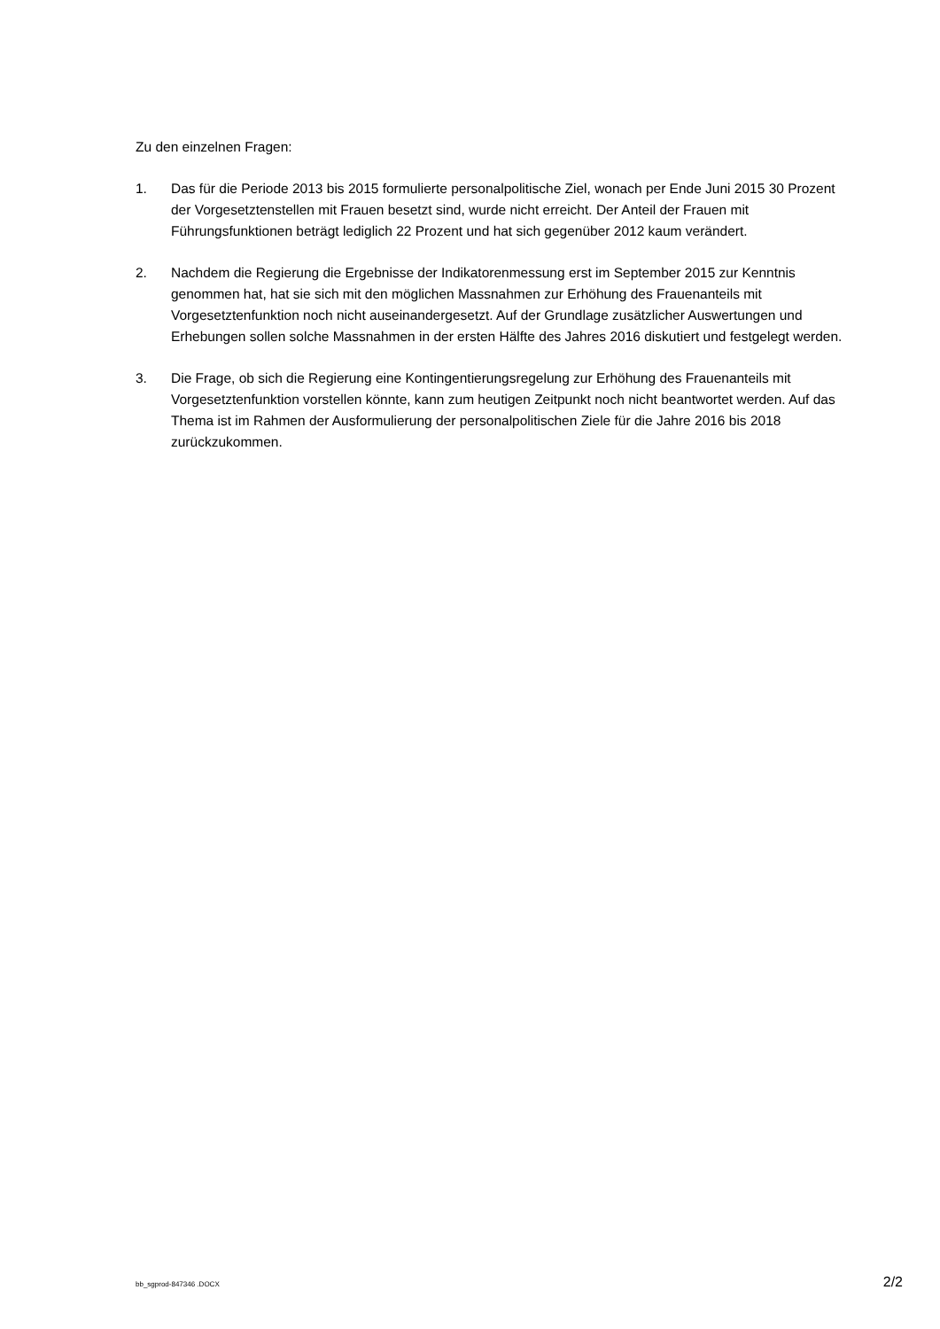Zu den einzelnen Fragen:
1. Das für die Periode 2013 bis 2015 formulierte personalpolitische Ziel, wonach per Ende Juni 2015 30 Prozent der Vorgesetztenstellen mit Frauen besetzt sind, wurde nicht erreicht. Der Anteil der Frauen mit Führungsfunktionen beträgt lediglich 22 Prozent und hat sich gegenüber 2012 kaum verändert.
2. Nachdem die Regierung die Ergebnisse der Indikatorenmessung erst im September 2015 zur Kenntnis genommen hat, hat sie sich mit den möglichen Massnahmen zur Erhöhung des Frauenanteils mit Vorgesetztenfunktion noch nicht auseinandergesetzt. Auf der Grundlage zusätzlicher Auswertungen und Erhebungen sollen solche Massnahmen in der ersten Hälfte des Jahres 2016 diskutiert und festgelegt werden.
3. Die Frage, ob sich die Regierung eine Kontingentierungsregelung zur Erhöhung des Frauen­anteils mit Vorgesetztenfunktion vorstellen könnte, kann zum heutigen Zeitpunkt noch nicht beantwortet werden. Auf das Thema ist im Rahmen der Ausformulierung der personalpoliti­schen Ziele für die Jahre 2016 bis 2018 zurückzukommen.
bb_sgprod-847346 .DOCX 2/2